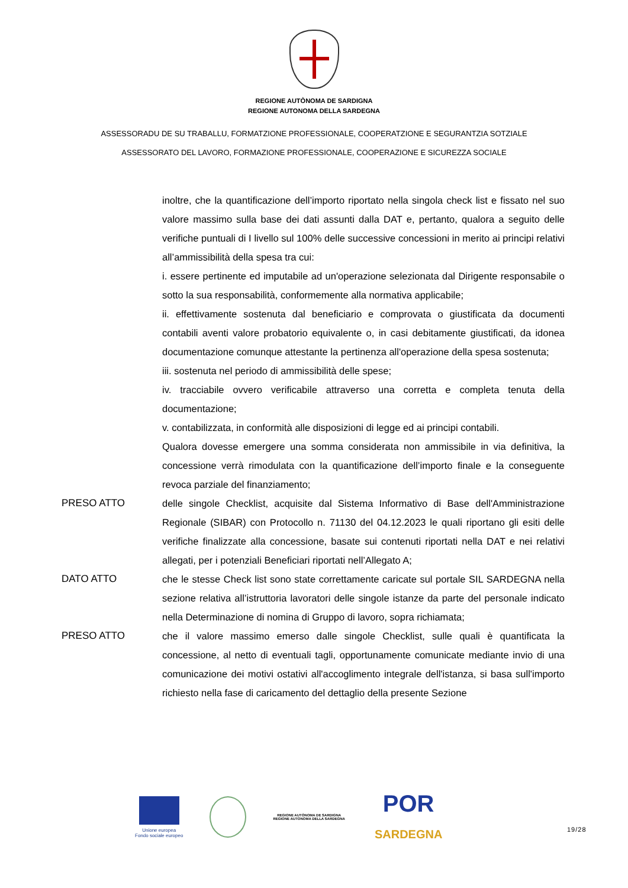REGIONE AUTÒNOMA DE SARDIGNA
REGIONE AUTONOMA DELLA SARDEGNA
ASSESSORADU DE SU TRABALLU, FORMATZIONE PROFESSIONALE, COOPERATZIONE E SEGURANTZIA SOTZIALE
ASSESSORATO DEL LAVORO, FORMAZIONE PROFESSIONALE, COOPERAZIONE E SICUREZZA SOCIALE
inoltre, che la quantificazione dell’importo riportato nella singola check list e fissato nel suo valore massimo sulla base dei dati assunti dalla DAT e, pertanto, qualora a seguito delle verifiche puntuali di I livello sul 100% delle successive concessioni in merito ai principi relativi all’ammissibilità della spesa tra cui:
i. essere pertinente ed imputabile ad un'operazione selezionata dal Dirigente responsabile o sotto la sua responsabilità, conformemente alla normativa applicabile;
ii. effettivamente sostenuta dal beneficiario e comprovata o giustificata da documenti contabili aventi valore probatorio equivalente o, in casi debitamente giustificati, da idonea documentazione comunque attestante la pertinenza all'operazione della spesa sostenuta;
iii. sostenuta nel periodo di ammissibilità delle spese;
iv. tracciabile ovvero verificabile attraverso una corretta e completa tenuta della documentazione;
v. contabilizzata, in conformità alle disposizioni di legge ed ai principi contabili.
Qualora dovesse emergere una somma considerata non ammissibile in via definitiva, la concessione verrà rimodulata con la quantificazione dell’importo finale e la conseguente revoca parziale del finanziamento;
PRESO ATTO delle singole Checklist, acquisite dal Sistema Informativo di Base dell'Amministrazione Regionale (SIBAR) con Protocollo n. 71130 del 04.12.2023 le quali riportano gli esiti delle verifiche finalizzate alla concessione, basate sui contenuti riportati nella DAT e nei relativi allegati, per i potenziali Beneficiari riportati nell’Allegato A;
DATO ATTO che le stesse Check list sono state correttamente caricate sul portale SIL SARDEGNA nella sezione relativa all’istruttoria lavoratori delle singole istanze da parte del personale indicato nella Determinazione di nomina di Gruppo di lavoro, sopra richiamata;
PRESO ATTO che il valore massimo emerso dalle singole Checklist, sulle quali è quantificata la concessione, al netto di eventuali tagli, opportunamente comunicate mediante invio di una comunicazione dei motivi ostativi all'accoglimento integrale dell'istanza, si basa sull'importo richiesto nella fase di caricamento del dettaglio della presente Sezione
Unione europea
Fondo sociale europeo
REGIONE AUTÒNOMA DE SARDIGNA
REGIONE AUTONOMA DELLA SARDEGNA
POR
SARDEGNA
19/28